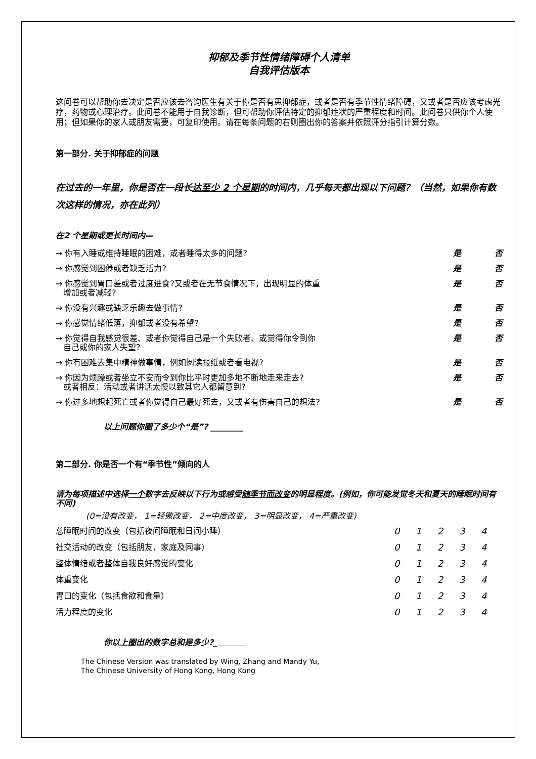抑郁及季节性情绪障碍个人清单
自我评估版本
这问卷可以帮助你去决定是否应该去咨询医生有关于你是否有患抑郁症，或者是否有季节性情绪障碍，又或者是否应该考虑光疗，药物或心理治疗。此问卷不能用于自我诊断，但可帮助你评估特定的抑郁症状的严重程度和时间。此问卷只供你个人使用；但如果你的家人或朋友需要，可复印使用。请在每条问题的右则圈出你的答案并依照评分指引计算分数。
第一部分. 关于抑郁症的问题
在过去的一年里，你是否在一段长达至少 2 个星期的时间内，几乎每天都出现以下问题？（当然，如果你有数次这样的情况，亦在此列）
在2 个星期或更长时间内—
| → 你有入睡或维持睡眠的困难，或者睡得太多的问题? | 是 | 否 |
| → 你感觉到困倦或者缺乏活力? | 是 | 否 |
| → 你感觉到胃口差或者过度进食?又或者在无节食情况下，出现明显的体重 增加或者减轻? | 是 | 否 |
| → 你没有兴趣或缺乏乐趣去做事情? | 是 | 否 |
| → 你感觉情绪低落，抑郁或者没有希望? | 是 | 否 |
| → 你觉得自我感觉很差、或者你觉得自己是一个失败者、或觉得你令到你 自己或你的家人失望？ | 是 | 否 |
| → 你有困难去集中精神做事情，例如阅读报纸或者看电视? | 是 | 否 |
| → 你因为烦躁或者坐立不安而令到你比平时更加多地不断地走来走去? 或者相反：活动或者讲话太慢以致其它人都留意到? | 是 | 否 |
| → 你过多地想起死亡或者你觉得自己最好死去，又或者有伤害自己的想法? | 是 | 否 |
以上问题你圈了多少个“是”? ________
第二部分. 你是否一个有“季节性”倾向的人
请为每项描述中选择一个数字去反映以下行为或感受随季节而改变的明显程度。(例如，你可能发觉冬天和夏天的睡眠时间有不同)
(0=没有改变， 1=轻微改变， 2=中度改变， 3=明显改变， 4=严重改变)
| 总睡眠时间的改变（包括夜间睡眠和日间小睡） | 0 | 1 | 2 | 3 | 4 |
| 社交活动的改变（包括朋友，家庭及同事） | 0 | 1 | 2 | 3 | 4 |
| 整体情绪或者整体自我良好感觉的变化 | 0 | 1 | 2 | 3 | 4 |
| 体重变化 | 0 | 1 | 2 | 3 | 4 |
| 胃口的变化（包括食欲和食量） | 0 | 1 | 2 | 3 | 4 |
| 活力程度的变化 | 0 | 1 | 2 | 3 | 4 |
你以上圈出的数字总和是多少?_
The Chinese Version was translated by Wing, Zhang and Mandy Yu,
The Chinese University of Hong Kong, Hong Kong